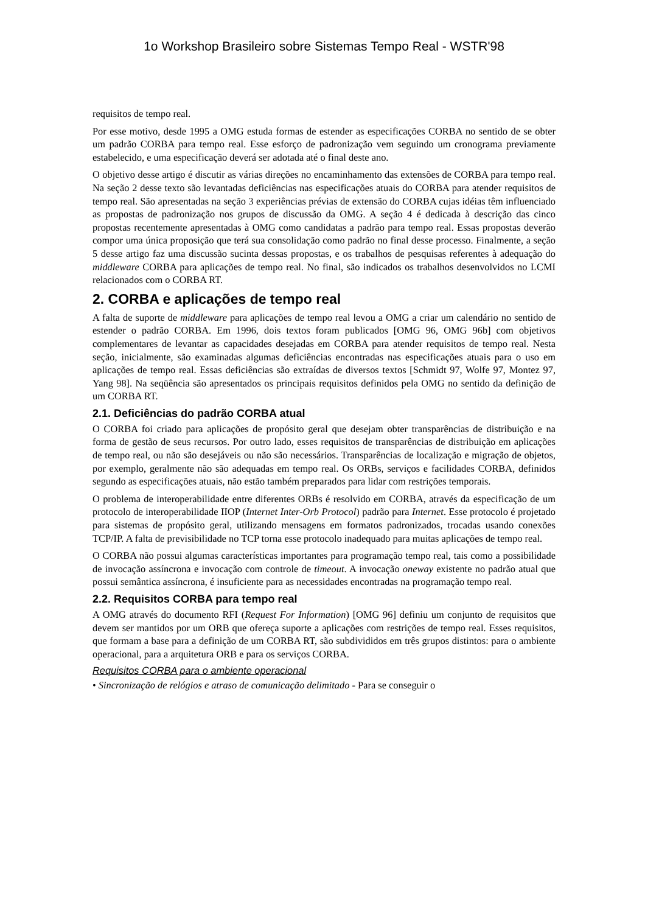1o Workshop Brasileiro sobre Sistemas Tempo Real - WSTR'98
requisitos de tempo real.
Por esse motivo, desde 1995 a OMG estuda formas de estender as especificações CORBA no sentido de se obter um padrão CORBA para tempo real. Esse esforço de padronização vem seguindo um cronograma previamente estabelecido, e uma especificação deverá ser adotada até o final deste ano.
O objetivo desse artigo é discutir as várias direções no encaminhamento das extensões de CORBA para tempo real. Na seção 2 desse texto são levantadas deficiências nas especificações atuais do CORBA para atender requisitos de tempo real. São apresentadas na seção 3 experiências prévias de extensão do CORBA cujas idéias têm influenciado as propostas de padronização nos grupos de discussão da OMG. A seção 4 é dedicada à descrição das cinco propostas recentemente apresentadas à OMG como candidatas a padrão para tempo real. Essas propostas deverão compor uma única proposição que terá sua consolidação como padrão no final desse processo. Finalmente, a seção 5 desse artigo faz uma discussão sucinta dessas propostas, e os trabalhos de pesquisas referentes à adequação do middleware CORBA para aplicações de tempo real. No final, são indicados os trabalhos desenvolvidos no LCMI relacionados com o CORBA RT.
2. CORBA e aplicações de tempo real
A falta de suporte de middleware para aplicações de tempo real levou a OMG a criar um calendário no sentido de estender o padrão CORBA. Em 1996, dois textos foram publicados [OMG 96, OMG 96b] com objetivos complementares de levantar as capacidades desejadas em CORBA para atender requisitos de tempo real. Nesta seção, inicialmente, são examinadas algumas deficiências encontradas nas especificações atuais para o uso em aplicações de tempo real. Essas deficiências são extraídas de diversos textos [Schmidt 97, Wolfe 97, Montez 97, Yang 98]. Na seqüência são apresentados os principais requisitos definidos pela OMG no sentido da definição de um CORBA RT.
2.1. Deficiências do padrão CORBA atual
O CORBA foi criado para aplicações de propósito geral que desejam obter transparências de distribuição e na forma de gestão de seus recursos. Por outro lado, esses requisitos de transparências de distribuição em aplicações de tempo real, ou não são desejáveis ou não são necessários. Transparências de localização e migração de objetos, por exemplo, geralmente não são adequadas em tempo real. Os ORBs, serviços e facilidades CORBA, definidos segundo as especificações atuais, não estão também preparados para lidar com restrições temporais.
O problema de interoperabilidade entre diferentes ORBs é resolvido em CORBA, através da especificação de um protocolo de interoperabilidade IIOP (Internet Inter-Orb Protocol) padrão para Internet. Esse protocolo é projetado para sistemas de propósito geral, utilizando mensagens em formatos padronizados, trocadas usando conexões TCP/IP. A falta de previsibilidade no TCP torna esse protocolo inadequado para muitas aplicações de tempo real.
O CORBA não possui algumas características importantes para programação tempo real, tais como a possibilidade de invocação assíncrona e invocação com controle de timeout. A invocação oneway existente no padrão atual que possui semântica assíncrona, é insuficiente para as necessidades encontradas na programação tempo real.
2.2. Requisitos CORBA para tempo real
A OMG através do documento RFI (Request For Information) [OMG 96] definiu um conjunto de requisitos que devem ser mantidos por um ORB que ofereça suporte a aplicações com restrições de tempo real. Esses requisitos, que formam a base para a definição de um CORBA RT, são subdivididos em três grupos distintos: para o ambiente operacional, para a arquitetura ORB e para os serviços CORBA.
Requisitos CORBA para o ambiente operacional
• Sincronização de relógios e atraso de comunicação delimitado - Para se conseguir o